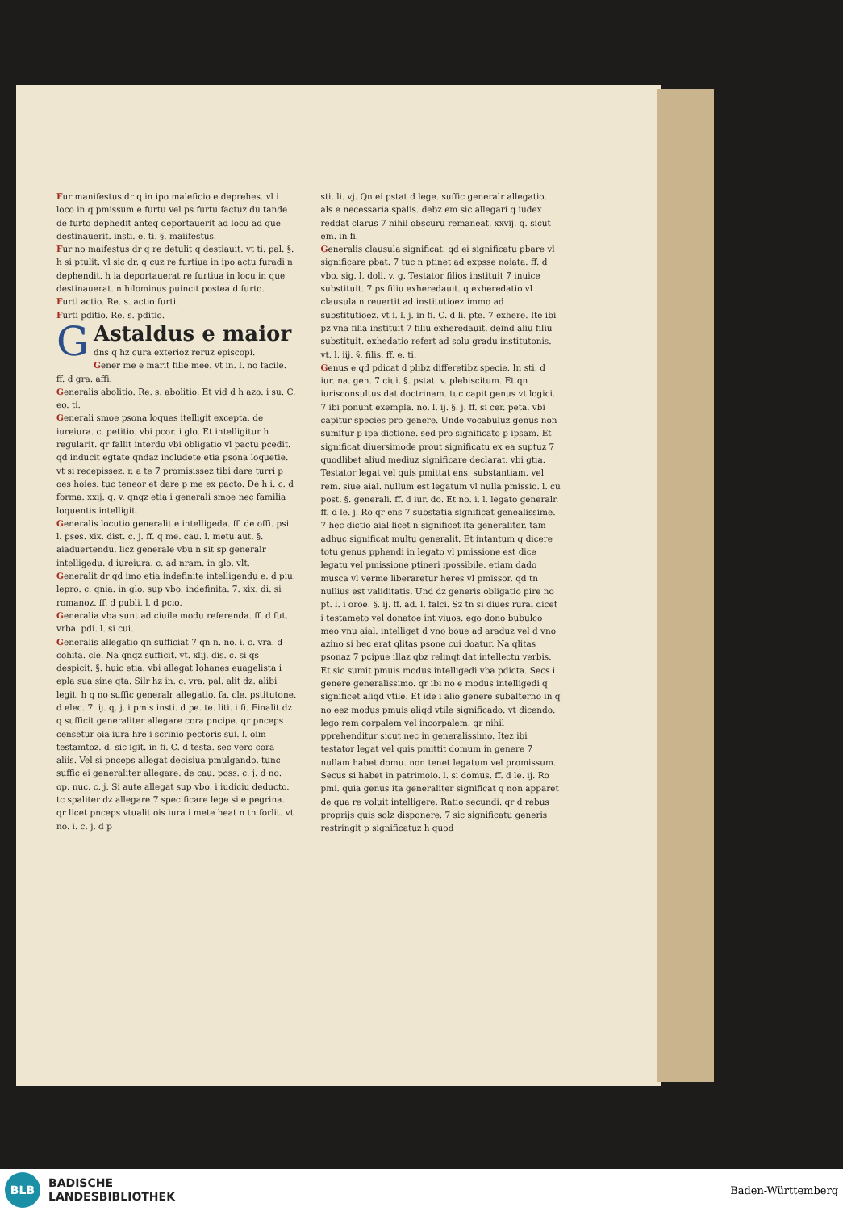Fur manifestus dr q in ipo maleficio e deprehes. vl i loco in q pmissum e furtu vel ps furtu factuz du tande de furto dephedit anteq deportauerit ad locu ad que destinauerit. insti. e. ti. §. maiifestus.
Fur no maifestus dr q re detulit q destiauit. vt ti. pal. §. h si ptulit. vl sic dr. q cuz re furtiua in ipo actu furadi n dephendit. h ia deportauerat re furtiua in locu in que destinauerat. nihilominus puincit postea d furto.
Furti actio. Re. s. actio furti.
Furti pditio. Re. s. pditio.
GAstaldus e maior dns q hz cura exterioz reruz episcopi.
Gener me e marit filie mee. vt in. l. no facile. ff. d gra. affi.
Generalis abolitio. Re. s. abolitio. Et vid d h azo. i su. C. eo. ti.
Generali smoe psona loques itelligit excepta. de iureiura. c. petitio. vbi pcor. i glo. Et intelligitur h regularit. qr fallit interdu vbi obligatio vl pactu pcedit. qd inducit egtate qndaz includete etia psona loquetie. vt si recepissez. r. a te 7 promisissez tibi dare turri p oes hoies. tuc teneor et dare p me ex pacto. De h i. c. d forma. xxij. q. v. qnqz etia i generali smoe nec familia loquentis intelligit.
Generalis locutio generalit e intelligeda. ff. de offi. psi. l. pses. xix. dist. c. j. ff. q me. cau. l. metu aut. §. aiaduertendu. licz generale vbu n sit sp generalr intelligedu. d iureiura. c. ad nram. in glo. vlt.
Generalit dr qd imo etia indefinite intelligendu e. d piu. lepro. c. qnia. in glo. sup vbo. indefinita. 7. xix. di. si romanoz. ff. d publi. l. d pcio.
Generalia vba sunt ad ciuile modu referenda. ff. d fut. vrba. pdi. l. si cui.
Generalis allegatio qn sufficiat 7 qn n. no. i. c. vra. d cohita. cle. Na qnqz sufficit. vt. xlij. dis. c. si qs despicit. §. huic etia. vbi allegat Iohanes euagelista i epla sua sine qta. Silr hz in. c. vra. pal. alit dz. alibi legit. h q no suffic generalr allegatio. fa. cle. pstitutone. d elec. 7. ij. q. j. i pmis insti. d pe. te. liti. i fi. Finalit dz q sufficit generaliter allegare cora pncipe. qr pnceps censetur oia iura hre i scrinio pectoris sui. l. oim testamtoz. d. sic igit. in fi. C. d testa. sec vero cora aliis. Vel si pnceps allegat decisiua pmulgando. tunc suffic ei generaliter allegare. de cau. poss. c. j. d no. op. nuc. c. j. Si aute allegat sup vbo. i iudiciu deducto. tc spaliter dz allegare 7 specificare lege si e pegrina. qr licet pnceps vtualit ois iura i mete heat n tn forlit. vt no. i. c. j. d p
sti. li. vj. Qn ei pstat d lege. suffic generalr allegatio. als e necessaria spalis. debz em sic allegari q iudex reddat clarus 7 nihil obscuru remaneat. xxvij. q. sicut em. in fi.
Generalis clausula significat. qd ei significatu pbare vl significare pbat. 7 tuc n ptinet ad expsse noiata. ff. d vbo. sig. l. doli. v. g. Testator filios instituit 7 inuice substituit. 7 ps filiu exheredauit. q exheredatio vl clausula n reuertit ad institutioez immo ad substitutioez. vt i. l. j. in fi. C. d li. pte. 7 exhere. Ite ibi pz vna filia instituit 7 filiu exheredauit. deind aliu filiu substituit. exhedatio refert ad solu gradu institutonis. vt. l. iij. §. filis. ff. e. ti.
Genus e qd pdicat d plibz differetibz specie. In sti. d iur. na. gen. 7 ciui. §. pstat. v. plebiscitum. Et qn iurisconsultus dat doctrinam. tuc capit genus vt logici. 7 ibi ponunt exempla. no. l. ij. §. j. ff. si cer. peta. vbi capitur species pro genere. Unde vocabuluz genus non sumitur p ipa dictione. sed pro significato p ipsam. Et significat diuersimode prout significatu ex ea suptuz 7 quodlibet aliud mediuz significare declarat. vbi gtia. Testator legat vel quis pmittat ens. substantiam. vel rem. siue aial. nullum est legatum vl nulla pmissio. l. cu post. §. generali. ff. d iur. do. Et no. i. l. legato generalr. ff. d le. j. Ro qr ens 7 substatia significat genealissime. 7 hec dictio aial licet n significet ita generaliter. tam adhuc significat multu generalit. Et intantum q dicere totu genus pphendi in legato vl pmissione est dice legatu vel pmissione ptineri ipossibile. etiam dado musca vl verme liberaretur heres vl pmissor. qd tn nullius est validitatis. Und dz generis obligatio pire no pt. l. i oroe. §. ij. ff. ad. l. falci. Sz tn si diues rural dicet i testameto vel donatoe int viuos. ego dono bubulco meo vnu aial. intelliget d vno boue ad araduz vel d vno azino si hec erat qlitas psone cui doatur. Na qlitas psonaz 7 pcipue illaz qbz relinqt dat intellectu verbis. Et sic sumit pmuis modus intelligedi vba pdicta. Secs i genere generalissimo. qr ibi no e modus intelligedi q significet aliqd vtile. Et ide i alio genere subalterno in q no eez modus pmuis aliqd vtile significado. vt dicendo. lego rem corpalem vel incorpalem. qr nihil pprehenditur sicut nec in generalissimo. Itez ibi testator legat vel quis pmittit domum in genere 7 nullam habet domu. non tenet legatum vel promissum. Secus si habet in patrimoio. l. si domus. ff. d le. ij. Ro pmi. quia genus ita generaliter significat q non apparet de qua re voluit intelligere. Ratio secundi. qr d rebus proprijs quis solz disponere. 7 sic significatu generis restringit p significatuz h quod
BLB
BADISCHE
LANDESBIBLIOTHEK
Baden-Württemberg